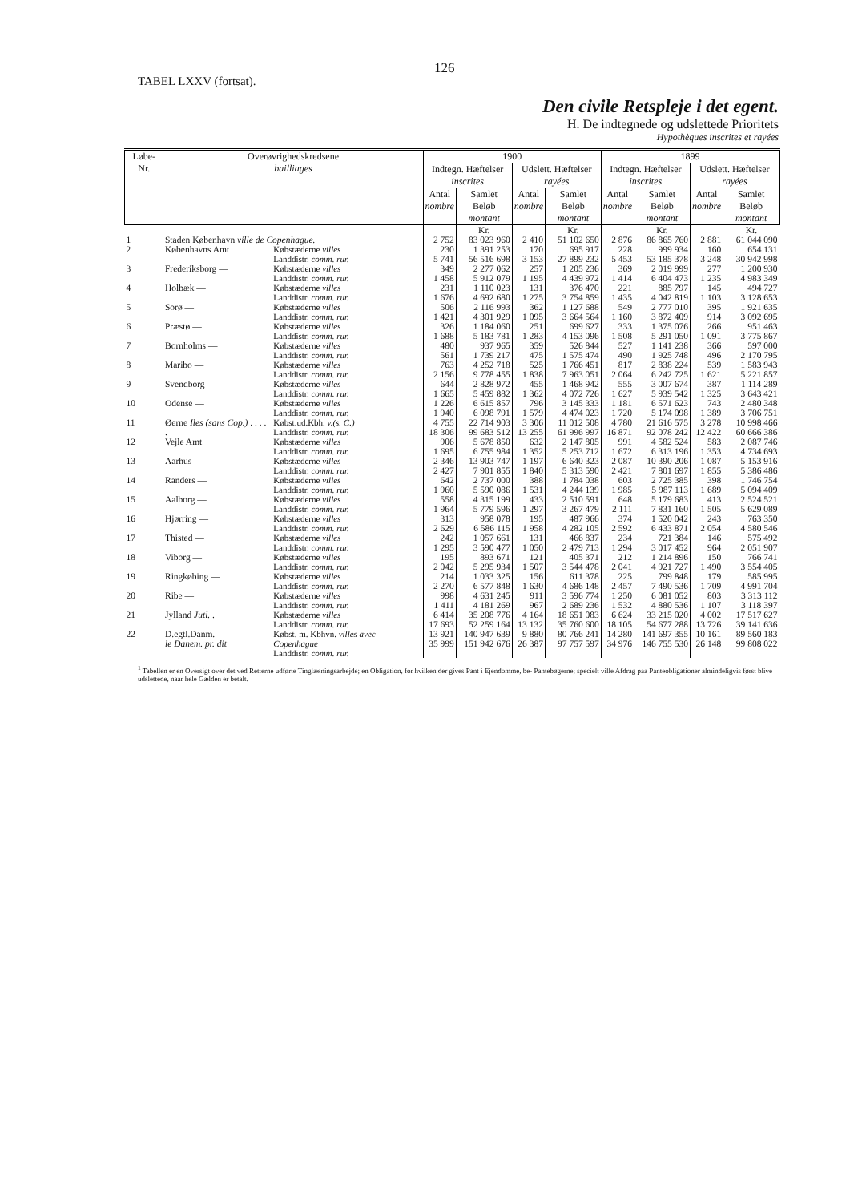TABEL LXXV (fortsat).
126
Den civile Retspleje i det egent.
H. De indtegnede og udslettede Prioritets
Hypothèques inscrites et rayées
| Løbe-Nr. | Overøvrighedskredsene bailliages | | 1900 | | | | 1899 | | | |
| --- | --- | --- | --- | --- | --- | --- | --- | --- | --- | --- |
| | | | Indtegn. Hæftelser inscrites | | Udslett. Hæftelser rayées | | Indtegn. Hæftelser inscrites | | Udslett. Hæftelser rayées | |
| | | | Antal nombre | Samlet Beløb montant | Antal nombre | Samlet Beløb montant | Antal nombre | Samlet Beløb montant | Antal nombre | Samlet Beløb montant |
| | | | | Kr. | | Kr. | | Kr. | | Kr. |
| 1 | Staden København ville de Copenhague. | | 2 752 | 83 023 960 | 2 410 | 51 102 650 | 2 876 | 86 865 760 | 2 881 | 61 044 090 |
| 2 | Københavns Amt | Købstæderne villes Landdistr. comm. rur. | 230 5 741 | 1 391 253 56 516 698 | 170 3 153 | 695 917 27 899 232 | 228 5 453 | 999 934 53 185 378 | 160 3 248 | 654 131 30 942 998 |
| 3 | Frederiksborg — | Købstæderne villes Landdistr. comm. rur. | 349 1 458 | 2 277 062 5 912 079 | 257 1 195 | 1 205 236 4 439 972 | 369 1 414 | 2 019 999 6 404 473 | 277 1 235 | 1 200 930 4 983 349 |
| 4 | Holbæk — | Købstæderne villes Landdistr. comm. rur. | 231 1 676 | 1 110 023 4 692 680 | 131 1 275 | 376 470 3 754 859 | 221 1 435 | 885 797 4 042 819 | 145 1 103 | 494 727 3 128 653 |
| 5 | Sorø — | Købstæderne villes Landdistr. comm. rur. | 506 1 421 | 2 116 993 4 301 929 | 362 1 095 | 1 127 688 3 664 564 | 549 1 160 | 2 777 010 3 872 409 | 395 914 | 1 921 635 3 092 695 |
| 6 | Præstø — | Købstæderne villes Landdistr. comm. rur. | 326 1 688 | 1 184 060 5 183 781 | 251 1 283 | 699 627 4 153 096 | 333 1 508 | 1 375 076 5 291 050 | 266 1 091 | 951 463 3 775 867 |
| 7 | Bornholms — | Købstæderne villes Landdistr. comm. rur. | 480 561 | 937 965 1 739 217 | 359 475 | 526 844 1 575 474 | 527 490 | 1 141 238 1 925 748 | 366 496 | 597 000 2 170 795 |
| 8 | Maribo — | Købstæderne villes Landdistr. comm. rur. | 763 2 156 | 4 252 718 9 778 455 | 525 1 838 | 1 766 451 7 963 051 | 817 2 064 | 2 838 224 6 242 725 | 539 1 621 | 1 583 943 5 221 857 |
| 9 | Svendborg — | Købstæderne villes Landdistr. comm. rur. | 644 1 665 | 2 828 972 5 459 882 | 455 1 362 | 1 468 942 4 072 726 | 555 1 627 | 3 007 674 5 939 542 | 387 1 325 | 1 114 289 3 643 421 |
| 10 | Odense — | Købstæderne villes Landdistr. comm. rur. | 1 226 1 940 | 6 615 857 6 098 791 | 796 1 579 | 3 145 333 4 474 023 | 1 181 1 720 | 6 571 623 5 174 098 | 743 1 389 | 2 480 348 3 706 751 |
| 11 | Øerne Iles (sans Cop.) . . . . . | Købst.ud.Kbh. v.(s. C.) Landdistr. comm. rur. | 4 755 18 306 | 22 714 903 99 683 512 | 3 306 13 255 | 11 012 508 61 996 997 | 4 780 16 871 | 21 616 575 92 078 242 | 3 278 12 422 | 10 998 466 60 666 386 |
| 12 | Vejle Amt | Købstæderne villes Landdistr. comm. rur. | 906 1 695 | 5 678 850 6 755 984 | 632 1 352 | 2 147 805 5 253 712 | 991 1 672 | 4 582 524 6 313 196 | 583 1 353 | 2 087 746 4 734 693 |
| 13 | Aarhus — | Købstæderne villes Landdistr. comm. rur. | 2 346 2 427 | 13 903 747 7 901 855 | 1 197 1 840 | 6 640 323 5 313 590 | 2 087 2 421 | 10 390 206 7 801 697 | 1 087 1 855 | 5 153 916 5 386 486 |
| 14 | Randers — | Købstæderne villes Landdistr. comm. rur. | 642 1 960 | 2 737 000 5 590 086 | 388 1 531 | 1 784 038 4 244 139 | 603 1 985 | 2 725 385 5 987 113 | 398 1 689 | 1 746 754 5 094 409 |
| 15 | Aalborg — | Købstæderne villes Landdistr. comm. rur. | 558 1 964 | 4 315 199 5 779 596 | 433 1 297 | 2 510 591 3 267 479 | 648 2 111 | 5 179 683 7 831 160 | 413 1 505 | 2 524 521 5 629 089 |
| 16 | Hjørring — | Købstæderne villes Landdistr. comm. rur. | 313 2 629 | 958 078 6 586 115 | 195 1 958 | 487 966 4 282 105 | 374 2 592 | 1 520 042 6 433 871 | 243 2 054 | 763 350 4 580 546 |
| 17 | Thisted — | Købstæderne villes Landdistr. comm. rur. | 242 1 295 | 1 057 661 3 590 477 | 131 1 050 | 466 837 2 479 713 | 234 1 294 | 721 384 3 017 452 | 146 964 | 575 492 2 051 907 |
| 18 | Viborg — | Købstæderne villes Landdistr. comm. rur. | 195 2 042 | 893 671 5 295 934 | 121 1 507 | 405 371 3 544 478 | 212 2 041 | 1 214 896 4 921 727 | 150 1 490 | 766 741 3 554 405 |
| 19 | Ringkøbing — | Købstæderne villes Landdistr. comm. rur. | 214 2 270 | 1 033 325 6 577 848 | 156 1 630 | 611 378 4 686 148 | 225 2 457 | 799 848 7 490 536 | 179 1 709 | 585 995 4 991 704 |
| 20 | Ribe — | Købstæderne villes Landdistr. comm. rur. | 998 1 411 | 4 631 245 4 181 269 | 911 967 | 3 596 774 2 689 236 | 1 250 1 532 | 6 081 052 4 880 536 | 803 1 107 | 3 313 112 3 118 397 |
| 21 | Jylland Jutl. . | Købstæderne villes Landdistr. comm. rur. | 6 414 17 693 | 35 208 776 52 259 164 | 4 164 13 132 | 18 651 083 35 760 600 | 6 624 18 105 | 33 215 020 54 677 288 | 4 002 13 726 | 17 517 627 39 141 636 |
| 22 | D.egtl.Danm. le Danem. pr. dit | Købst. m. Kbhvn. villes avec Copenhague Landdistr. comm. rur. | 13 921 35 999 | 140 947 639 151 942 676 | 9 880 26 387 | 80 766 241 97 757 597 | 14 280 34 976 | 141 697 355 146 755 530 | 10 161 26 148 | 89 560 183 99 808 022 |
<sup>1</sup> Tabellen er en Oversigt over det ved Retterne udførte Tinglæsningsarbejde; en Obligation, for hvilken der gives Pant i Ejendomme, be- Pantebøgerne; specielt ville Afdrag paa Panteobligationer almindeligvis først blive udslettede, naar hele Gælden er betalt.